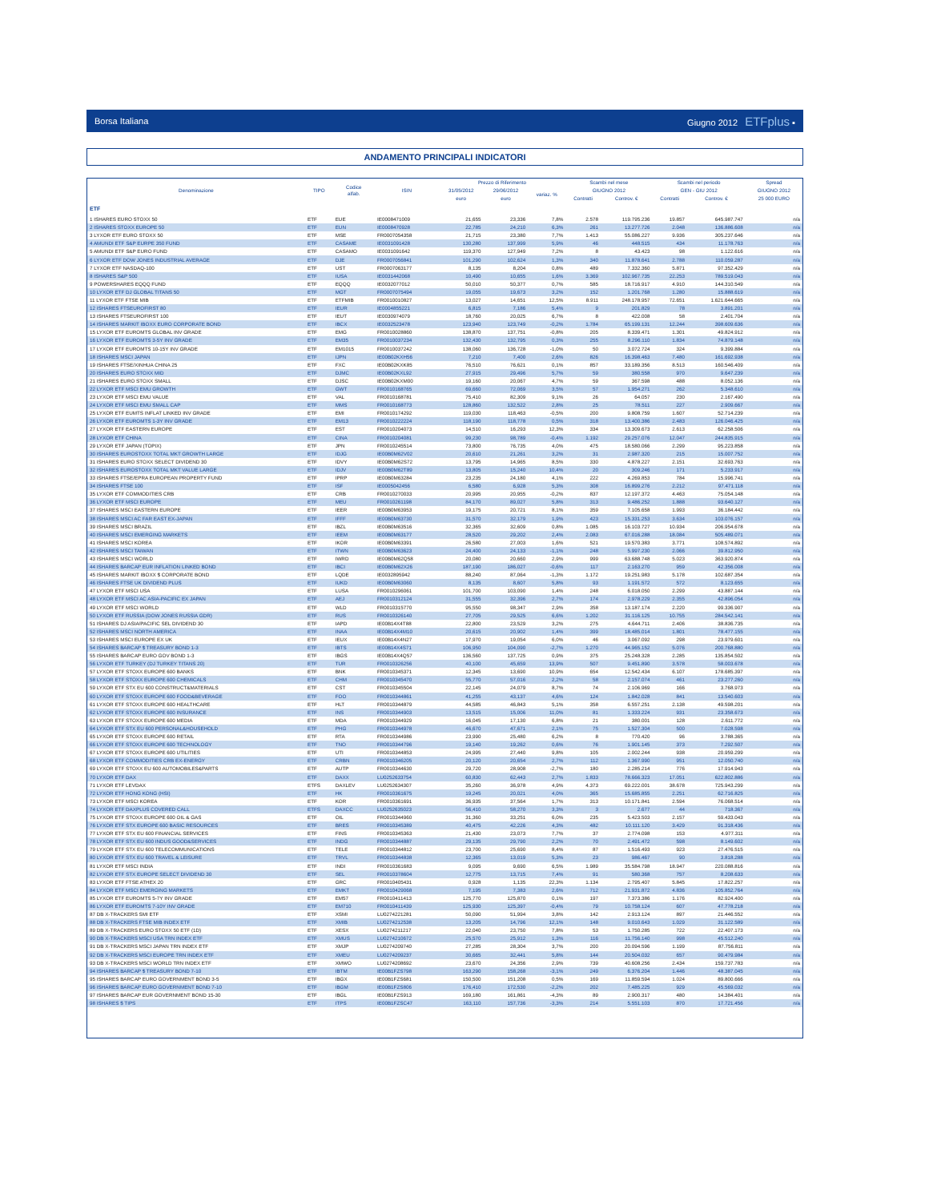Borsa Italiana Giugno 2012 ETFplus ▪
ANDAMENTO PRINCIPALI INDICATORI
| Denominazione | TIPO | Codice alfab. | ISIN | Prezzo di Riferimento | | | Scambi nel mese | | Scambi nel periodo | | Spread |
| --- | --- | --- | --- | --- | --- | --- | --- | --- | --- | --- | --- |
| | | | | 31/05/2012 | 29/06/2012 | variaz. % | GIUGNO 2012 | | GEN - GIU 2012 | | GIUGNO 2012 |
| | | | | euro | euro | | Contratti | Controv. € | Contratti | Controv. € | 25 000 EURO |
| ETF | | | | | | | | | | | |
| 1 ISHARES EURO STOXX 50 | ETF | EUE | IE0008471009 | 21,655 | 23,336 | 7,8% | 2.578 | 119.795.236 | 19.857 | 645.987.747 | n/a |
| 2 ISHARES STOXX EUROPE 50 | ETF | EUN | IE0008470928 | 22,785 | 24,210 | 6,3% | 261 | 13.277.726 | 2.048 | 136.886.608 | n/a |
| 3 LYXOR ETF EURO STOXX 50 | ETF | MSE | FR0007054358 | 21,715 | 23,380 | 7,7% | 1.413 | 55.086.227 | 9.936 | 305.237.646 | n/a |
| 4 AMUNDI ETF S&P EURPE 350 FUND | ETF | CASAME | IE0031091428 | 130,280 | 137,999 | 5,9% | 46 | 448.515 | 434 | 11.178.763 | n/a |
| 5 AMUNDI ETF S&P EURO FUND | ETF | CASAMO | IE0031091642 | 119,370 | 127,949 | 7,2% | 8 | 43.423 | 98 | 1.122.616 | n/a |
| 6 LYXOR ETF DOW JONES INDUSTRIAL AVERAGE | ETF | DJE | FR0007056841 | 101,290 | 102,624 | 1,3% | 340 | 11.878.641 | 2.788 | 110.059.287 | n/a |
| 7 LYXOR ETF NASDAQ-100 | ETF | UST | FR0007063177 | 8,135 | 8,204 | 0,8% | 489 | 7.332.360 | 5.871 | 97.352.429 | n/a |
| 8 ISHARES S&P 500 | ETF | IUSA | IE0031442068 | 10,490 | 10,655 | 1,6% | 3.369 | 102.967.735 | 22.253 | 789.519.043 | n/a |
| 9 POWERSHARES EQQQ FUND | ETF | EQQQ | IE0032077012 | 50,010 | 50,377 | 0,7% | 585 | 18.716.917 | 4.910 | 144.310.549 | n/a |
| 10 LYXOR ETF DJ GLOBAL TITANS 50 | ETF | MGT | FR0007075494 | 19,055 | 19,673 | 3,2% | 152 | 1.201.768 | 1.280 | 15.888.619 | n/a |
| 11 LYXOR ETF FTSE MIB | ETF | ETFMIB | FR0010010827 | 13,027 | 14,651 | 12,5% | 8.911 | 248.178.957 | 72.651 | 1.621.644.665 | n/a |
| 12 ISHARES FTSEUROFIRST 80 | ETF | IEUR | IE0004855221 | 6,815 | 7,186 | 5,4% | 9 | 201.829 | 78 | 3.891.201 | n/a |
| 13 ISHARES FTSEUROFIRST 100 | ETF | IEUT | IE0030974079 | 18,760 | 20,025 | 6,7% | 8 | 422.008 | 58 | 2.401.704 | n/a |
| 14 ISHARES MARKIT IBOXX EURO CORPORATE BOND | ETF | IBCX | IE0032523478 | 123,940 | 123,749 | -0,2% | 1.784 | 65.199.131 | 12.244 | 398.609.636 | n/a |
| 15 LYXOR ETF EUROMTS GLOBAL INV GRADE | ETF | EMG | FR0010028860 | 138,870 | 137,751 | -0,8% | 205 | 8.339.471 | 1.301 | 49.824.912 | n/a |
| 16 LYXOR ETF EUROMTS 3-5Y INV GRADE | ETF | EM35 | FR0010037234 | 132,430 | 132,795 | 0,3% | 255 | 8.296.110 | 1.834 | 74.879.148 | n/a |
| 17 LYXOR ETF EUROMTS 10-15Y INV GRADE | ETF | EM1015 | FR0010037242 | 138,060 | 136,728 | -1,0% | 50 | 3.072.724 | 324 | 9.399.884 | n/a |
| 18 ISHARES MSCI JAPAN | ETF | IJPN | IE00B02KXH56 | 7,210 | 7,400 | 2,6% | 826 | 16.398.463 | 7.480 | 161.692.938 | n/a |
| 19 ISHARES FTSE/XINHUA CHINA 25 | ETF | FXC | IE00B02KXK85 | 76,510 | 76,621 | 0,1% | 857 | 33.189.356 | 8.513 | 160.546.409 | n/a |
| 20 ISHARES EURO STOXX MID | ETF | DJMC | IE00B02KXL92 | 27,915 | 29,496 | 5,7% | 59 | 380.558 | 970 | 9.647.239 | n/a |
| 21 ISHARES EURO STOXX SMALL | ETF | DJSC | IE00B02KXM00 | 19,160 | 20,067 | 4,7% | 59 | 367.598 | 488 | 8.052.136 | n/a |
| 22 LYXOR ETF MSCI EMU GROWTH | ETF | GWT | FR0010168765 | 69,660 | 72,069 | 3,5% | 57 | 1.954.271 | 262 | 5.348.610 | n/a |
| 23 LYXOR ETF MSCI EMU VALUE | ETF | VAL | FR0010168781 | 75,410 | 82,309 | 9,1% | 26 | 64.057 | 230 | 2.167.490 | n/a |
| 24 LYXOR ETF MSCI EMU SMALL CAP | ETF | MMS | FR0010168773 | 128,860 | 132,522 | 2,8% | 25 | 78.511 | 227 | 2.909.667 | n/a |
| 25 LYXOR ETF EUMTS INFLAT LINKED INV GRADE | ETF | EMI | FR0010174292 | 119,030 | 118,463 | -0,5% | 200 | 9.808.759 | 1.607 | 52.714.239 | n/a |
| 26 LYXOR ETF EUROMTS 1-3Y INV GRADE | ETF | EM13 | FR0010222224 | 118,190 | 118,778 | 0,5% | 318 | 13.400.386 | 2.483 | 126.046.425 | n/a |
| 27 LYXOR ETF EASTERN EUROPE | ETF | EST | FR0010204073 | 14,510 | 16,293 | 12,3% | 334 | 13.309.673 | 2.613 | 62.258.506 | n/a |
| 28 LYXOR ETF CHINA | ETF | CINA | FR0010204081 | 99,230 | 98,789 | -0,4% | 1.192 | 29.257.076 | 12.047 | 244.835.915 | n/a |
| 29 LYXOR ETF JAPAN (TOPIX) | ETF | JPN | FR0010245514 | 73,800 | 76,735 | 4,0% | 475 | 18.580.066 | 2.299 | 95.223.858 | n/a |
| 30 ISHARES EUROSTOXX TOTAL MKT GROWTH LARGE | ETF | IDJG | IE00B0M62V02 | 20,610 | 21,261 | 3,2% | 31 | 2.987.320 | 215 | 15.007.752 | n/a |
| 31 ISHARES EURO STOXX SELECT DIVIDEND 30 | ETF | IDVY | IE00B0M62S72 | 13,795 | 14,965 | 8,5% | 330 | 4.878.227 | 2.151 | 32.693.763 | n/a |
| 32 ISHARES EUROSTOXX TOTAL MKT VALUE LARGE | ETF | IDJV | IE00B0M62T89 | 13,805 | 15,240 | 10,4% | 20 | 309.246 | 171 | 5.233.917 | n/a |
| 33 ISHARES FTSE/EPRA EUROPEAN PROPERTY FUND | ETF | IPRP | IE00B0M63284 | 23,235 | 24,180 | 4,1% | 222 | 4.269.853 | 784 | 15.996.741 | n/a |
| 34 ISHARES FTSE 100 | ETF | ISF | IE0005042456 | 6,580 | 6,928 | 5,3% | 308 | 16.899.276 | 2.212 | 97.471.118 | n/a |
| 35 LYXOR ETF COMMODITIES CRB | ETF | CRB | FR0010270033 | 20,995 | 20,955 | -0,2% | 837 | 12.197.372 | 4.463 | 75.054.148 | n/a |
| 36 LYXOR ETF MSCI EUROPE | ETF | MEU | FR0010261198 | 84,170 | 89,027 | 5,8% | 313 | 9.486.252 | 1.888 | 93.640.127 | n/a |
| 37 ISHARES MSCI EASTERN EUROPE | ETF | IEER | IE00B0M63953 | 19,175 | 20,721 | 8,1% | 359 | 7.105.658 | 1.993 | 36.184.442 | n/a |
| 38 ISHARES MSCI AC FAR EAST EX-JAPAN | ETF | IFFF | IE00B0M63730 | 31,570 | 32,179 | 1,9% | 423 | 15.331.253 | 3.634 | 103.076.157 | n/a |
| 39 ISHARES MSCI BRAZIL | ETF | IBZL | IE00B0M63516 | 32,365 | 32,609 | 0,8% | 1.085 | 16.103.727 | 10.934 | 206.954.678 | n/a |
| 40 ISHARES MSCI EMERGING MARKETS | ETF | IEEM | IE00B0M63177 | 28,520 | 29,202 | 2,4% | 2.083 | 67.016.288 | 18.084 | 505.489.071 | n/a |
| 41 ISHARES MSCI KOREA | ETF | IKOR | IE00B0M63391 | 26,580 | 27,003 | 1,6% | 521 | 19.570.383 | 3.771 | 108.574.892 | n/a |
| 42 ISHARES MSCI TAIWAN | ETF | ITWN | IE00B0M63623 | 24,400 | 24,133 | -1,1% | 248 | 5.997.230 | 2.066 | 39.812.950 | n/a |
| 43 ISHARES MSCI WORLD | ETF | IWRD | IE00B0M62Q58 | 20,080 | 20,660 | 2,9% | 999 | 63.688.748 | 5.023 | 363.920.874 | n/a |
| 44 ISHARES BARCAP EUR INFLATION LINKED BOND | ETF | IBCI | IE00B0M62X26 | 187,190 | 186,027 | -0,6% | 117 | 2.163.270 | 959 | 42.356.008 | n/a |
| 45 ISHARES MARKIT IBOXX $ CORPORATE BOND | ETF | LQDE | IE0032895942 | 88,240 | 87,064 | -1,3% | 1.172 | 19.251.983 | 5.178 | 102.687.354 | n/a |
| 46 ISHARES FTSE UK DIVIDEND PLUS | ETF | IUKD | IE00B0M63060 | 8,135 | 8,607 | 5,8% | 93 | 1.191.572 | 572 | 8.123.655 | n/a |
| 47 LYXOR ETF MSCI USA | ETF | LUSA | FR0010296061 | 101,700 | 103,090 | 1,4% | 248 | 6.018.050 | 2.299 | 43.887.144 | n/a |
| 48 LYXOR ETF MSCI AC ASIA-PACIFIC EX JAPAN | ETF | AEJ | FR0010312124 | 31,555 | 32,396 | 2,7% | 174 | 2.978.229 | 2.355 | 42.896.054 | n/a |
| 49 LYXOR ETF MSCI WORLD | ETF | WLD | FR0010315770 | 95,550 | 98,347 | 2,9% | 358 | 13.187.174 | 2.220 | 99.336.907 | n/a |
| 50 LYXOR ETF RUSSIA (DOW JONES RUSSIA GDR) | ETF | RUS | FR0010326140 | 27,705 | 29,525 | 6,6% | 1.202 | 31.116.125 | 10.755 | 284.542.141 | n/a |
| 51 ISHARES DJ ASIA/PACIFIC SEL DIVIDEND 30 | ETF | IAPD | IE00B14X4T88 | 22,800 | 23,529 | 3,2% | 275 | 4.644.711 | 2.406 | 38.836.735 | n/a |
| 52 ISHARES MSCI NORTH AMERICA | ETF | INAA | IE00B14X4M10 | 20,615 | 20,902 | 1,4% | 399 | 18.485.014 | 1.801 | 78.477.155 | n/a |
| 53 ISHARES MSCI EUROPE EX UK | ETF | IEUX | IE00B14X4N27 | 17,970 | 19,054 | 6,0% | 46 | 3.067.092 | 298 | 23.979.601 | n/a |
| 54 ISHARES BARCAP $ TREASURY BOND 1-3 | ETF | IBTS | IE00B14X4S71 | 106,950 | 104,090 | -2,7% | 1.270 | 44.965.152 | 5.076 | 200.768.880 | n/a |
| 55 ISHARES BARCAP EURO GOV BOND 1-3 | ETF | IBGS | IE00B14X4Q57 | 136,560 | 137,725 | 0,9% | 375 | 25.248.328 | 2.285 | 135.854.502 | n/a |
| 56 LYXOR ETF TURKEY (DJ TURKEY TITANS 20) | ETF | TUR | FR0010326256 | 40,100 | 45,659 | 13,9% | 507 | 9.451.890 | 3.578 | 58.003.678 | n/a |
| 57 LYXOR ETF STOXX EUROPE 600 BANKS | ETF | BNK | FR0010345371 | 12,345 | 13,690 | 10,9% | 654 | 12.542.434 | 6.107 | 178.685.397 | n/a |
| 58 LYXOR ETF STOXX EUROPE 600 CHEMICALS | ETF | CHM | FR0010345470 | 55,770 | 57,016 | 2,2% | 58 | 2.157.074 | 461 | 23.277.260 | n/a |
| 59 LYXOR ETF STX EU 600 CONSTRUCT&MATERIALS | ETF | CST | FR0010345504 | 22,145 | 24,079 | 8,7% | 74 | 2.106.969 | 166 | 3.768.973 | n/a |
| 60 LYXOR ETF STOXX EUROPE 600 FOOD&BEVERAGE | ETF | FOO | FR0010344861 | 41,255 | 43,137 | 4,6% | 124 | 1.842.028 | 841 | 13.540.603 | n/a |
| 61 LYXOR ETF STOXX EUROPE 600 HEALTHCARE | ETF | HLT | FR0010344879 | 44,585 | 46,843 | 5,1% | 358 | 6.557.251 | 2.138 | 49.598.201 | n/a |
| 62 LYXOR ETF STOXX EUROPE 600 INSURANCE | ETF | INS | FR0010344903 | 13,515 | 15,006 | 11,0% | 81 | 1.333.224 | 931 | 23.358.673 | n/a |
| 63 LYXOR ETF STOXX EUROPE 600 MEDIA | ETF | MDA | FR0010344929 | 16,045 | 17,130 | 6,8% | 21 | 380.001 | 128 | 2.611.772 | n/a |
| 64 LYXOR ETF STX EU 600 PERSONAL&HOUSEHOLD | ETF | PHG | FR0010344978 | 46,670 | 47,671 | 2,1% | 75 | 1.527.304 | 500 | 7.028.598 | n/a |
| 65 LYXOR ETF STOXX EUROPE 600 RETAIL | ETF | RTA | FR0010344986 | 23,990 | 25,480 | 6,2% | 8 | 770.420 | 96 | 3.788.365 | n/a |
| 66 LYXOR ETF STOXX EUROPE 600 TECHNOLOGY | ETF | TNO | FR0010344796 | 19,140 | 19,262 | 0,6% | 76 | 1.901.145 | 373 | 7.292.507 | n/a |
| 67 LYXOR ETF STOXX EUROPE 600 UTILITIES | ETF | UTI | FR0010344853 | 24,995 | 27,440 | 9,8% | 105 | 2.002.244 | 938 | 20.959.299 | n/a |
| 68 LYXOR ETF COMMODITIES CRB EX-ENERGY | ETF | CRBN | FR0010346205 | 20,120 | 20,654 | 2,7% | 112 | 1.367.990 | 951 | 12.050.740 | n/a |
| 69 LYXOR ETF STOXX EU 600 AUTOMOBILES&PARTS | ETF | AUTP | FR0010344630 | 29,720 | 28,908 | -2,7% | 180 | 2.285.214 | 776 | 17.914.943 | n/a |
| 70 LYXOR ETF DAX | ETF | DAXX | LU0252633754 | 60,830 | 62,443 | 2,7% | 1.833 | 78.666.323 | 17.051 | 622.802.886 | n/a |
| 71 LYXOR ETF LEVDAX | ETFS | DAXLEV | LU0252634307 | 35,260 | 36,978 | 4,9% | 4.373 | 69.222.001 | 38.678 | 725.943.299 | n/a |
| 72 LYXOR ETF HONG KONG (HSI) | ETF | HK | FR0010361675 | 19,245 | 20,021 | 4,0% | 365 | 15.685.855 | 2.251 | 62.716.825 | n/a |
| 73 LYXOR ETF MSCI KOREA | ETF | KOR | FR0010361691 | 36,935 | 37,564 | 1,7% | 313 | 10.171.841 | 2.594 | 76.068.514 | n/a |
| 74 LYXOR ETF DAXPLUS COVERED CALL | ETFS | DAXCC | LU0252635023 | 56,410 | 58,270 | 3,3% | 3 | 2.677 | 44 | 718.367 | n/a |
| 75 LYXOR ETF STOXX EUROPE 600 OIL & GAS | ETF | OIL | FR0010344960 | 31,360 | 33,251 | 6,0% | 235 | 5.423.503 | 2.157 | 59.433.043 | n/a |
| 76 LYXOR ETF STX EUROPE 600 BASIC RESOURCES | ETF | BRES | FR0010345389 | 40,475 | 42,226 | 4,3% | 482 | 10.111.120 | 3.429 | 91.318.436 | n/a |
| 77 LYXOR ETF STX EU 600 FINANCIAL SERVICES | ETF | FINS | FR0010345363 | 21,430 | 23,073 | 7,7% | 37 | 2.774.098 | 153 | 4.977.311 | n/a |
| 78 LYXOR ETF STX EU 600 INDUS GOOD&SERVICES | ETF | INDG | FR0010344887 | 29,135 | 29,790 | 2,2% | 70 | 2.491.472 | 598 | 8.149.602 | n/a |
| 79 LYXOR ETF STX EU 600 TELECOMMUNICATIONS | ETF | TELE | FR0010344812 | 23,700 | 25,690 | 8,4% | 87 | 1.516.493 | 923 | 27.476.515 | n/a |
| 80 LYXOR ETF STX EU 600 TRAVEL & LEISURE | ETF | TRVL | FR0010344838 | 12,365 | 13,019 | 5,3% | 23 | 986.467 | 90 | 3.818.288 | n/a |
| 81 LYXOR ETF MSCI INDIA | ETF | INDI | FR0010361683 | 9,095 | 9,690 | 6,5% | 1.989 | 35.584.798 | 18.947 | 220.088.816 | n/a |
| 82 LYXOR ETF STX EUROPE SELECT DIVIDEND 30 | ETF | SEL | FR0010378604 | 12,775 | 13,715 | 7,4% | 91 | 580.368 | 757 | 8.208.633 | n/a |
| 83 LYXOR ETF FTSE ATHEX 20 | ETF | GRC | FR0010405431 | 0,928 | 1,135 | 22,3% | 1.134 | 2.795.407 | 5.845 | 17.822.257 | n/a |
| 84 LYXOR ETF MSCI EMERGING MARKETS | ETF | EMKT | FR0010429068 | 7,195 | 7,383 | 2,6% | 712 | 21.931.872 | 4.836 | 105.852.764 | n/a |
| 85 LYXOR ETF EUROMTS 5-7Y INV GRADE | ETF | EM57 | FR0010411413 | 125,770 | 125,870 | 0,1% | 197 | 7.373.386 | 1.176 | 82.924.400 | n/a |
| 86 LYXOR ETF EUROMTS 7-10Y INV GRADE | ETF | EM710 | FR0010411439 | 125,930 | 125,397 | -0,4% | 79 | 10.758.124 | 607 | 47.778.218 | n/a |
| 87 DB X-TRACKERS SMI ETF | ETF | XSMI | LU0274221281 | 50,090 | 51,994 | 3,8% | 142 | 2.913.124 | 897 | 21.446.552 | n/a |
| 88 DB X-TRACKERS FTSE MIB INDEX ETF | ETF | XMIB | LU0274212538 | 13,205 | 14,796 | 12,1% | 148 | 9.010.643 | 1.029 | 31.122.589 | n/a |
| 89 DB X-TRACKERS EURO STOXX 50 ETF (1D) | ETF | XESX | LU0274211217 | 22,040 | 23,750 | 7,8% | 53 | 1.750.285 | 722 | 22.407.173 | n/a |
| 90 DB X-TRACKERS MSCI USA TRN INDEX ETF | ETF | XMUS | LU0274210672 | 25,570 | 25,912 | 1,3% | 116 | 11.756.140 | 998 | 45.512.240 | n/a |
| 91 DB X-TRACKERS MSCI JAPAN TRN INDEX ETF | ETF | XMJP | LU0274209740 | 27,285 | 28,304 | 3,7% | 200 | 20.094.596 | 1.199 | 87.756.811 | n/a |
| 92 DB X-TRACKERS MSCI EUROPE TRN INDEX ETF | ETF | XMEU | LU0274209237 | 30,665 | 32,441 | 5,8% | 144 | 20.504.032 | 657 | 90.479.984 | n/a |
| 93 DB X-TRACKERS MSCI WORLD TRN INDEX ETF | ETF | XMWO | LU0274208692 | 23,670 | 24,356 | 2,9% | 739 | 40.608.256 | 2.434 | 159.737.783 | n/a |
| 94 ISHARES BARCAP $ TREASURY BOND 7-10 | ETF | IBTM | IE00B1FZS798 | 163,290 | 158,268 | -3,1% | 249 | 6.376.204 | 1.446 | 48.387.045 | n/a |
| 95 ISHARES BARCAP EURO GOVERNMENT BOND 3-5 | ETF | IBGX | IE00B1FZS681 | 150,500 | 151,208 | 0,5% | 169 | 11.859.594 | 1.024 | 89.800.666 | n/a |
| 96 ISHARES BARCAP EURO GOVERNMENT BOND 7-10 | ETF | IBGM | IE00B1FZS806 | 176,410 | 172,530 | -2,2% | 202 | 7.485.225 | 929 | 45.569.032 | n/a |
| 97 ISHARES BARCAP EUR GOVERNMENT BOND 15-30 | ETF | IBGL | IE00B1FZS913 | 169,180 | 161,861 | -4,3% | 89 | 2.900.317 | 480 | 14.384.401 | n/a |
| 98 ISHARES $ TIPS | ETF | ITPS | IE00B1FZSC47 | 163,110 | 157,736 | -3,3% | 214 | 5.551.103 | 870 | 17.721.456 | n/a |